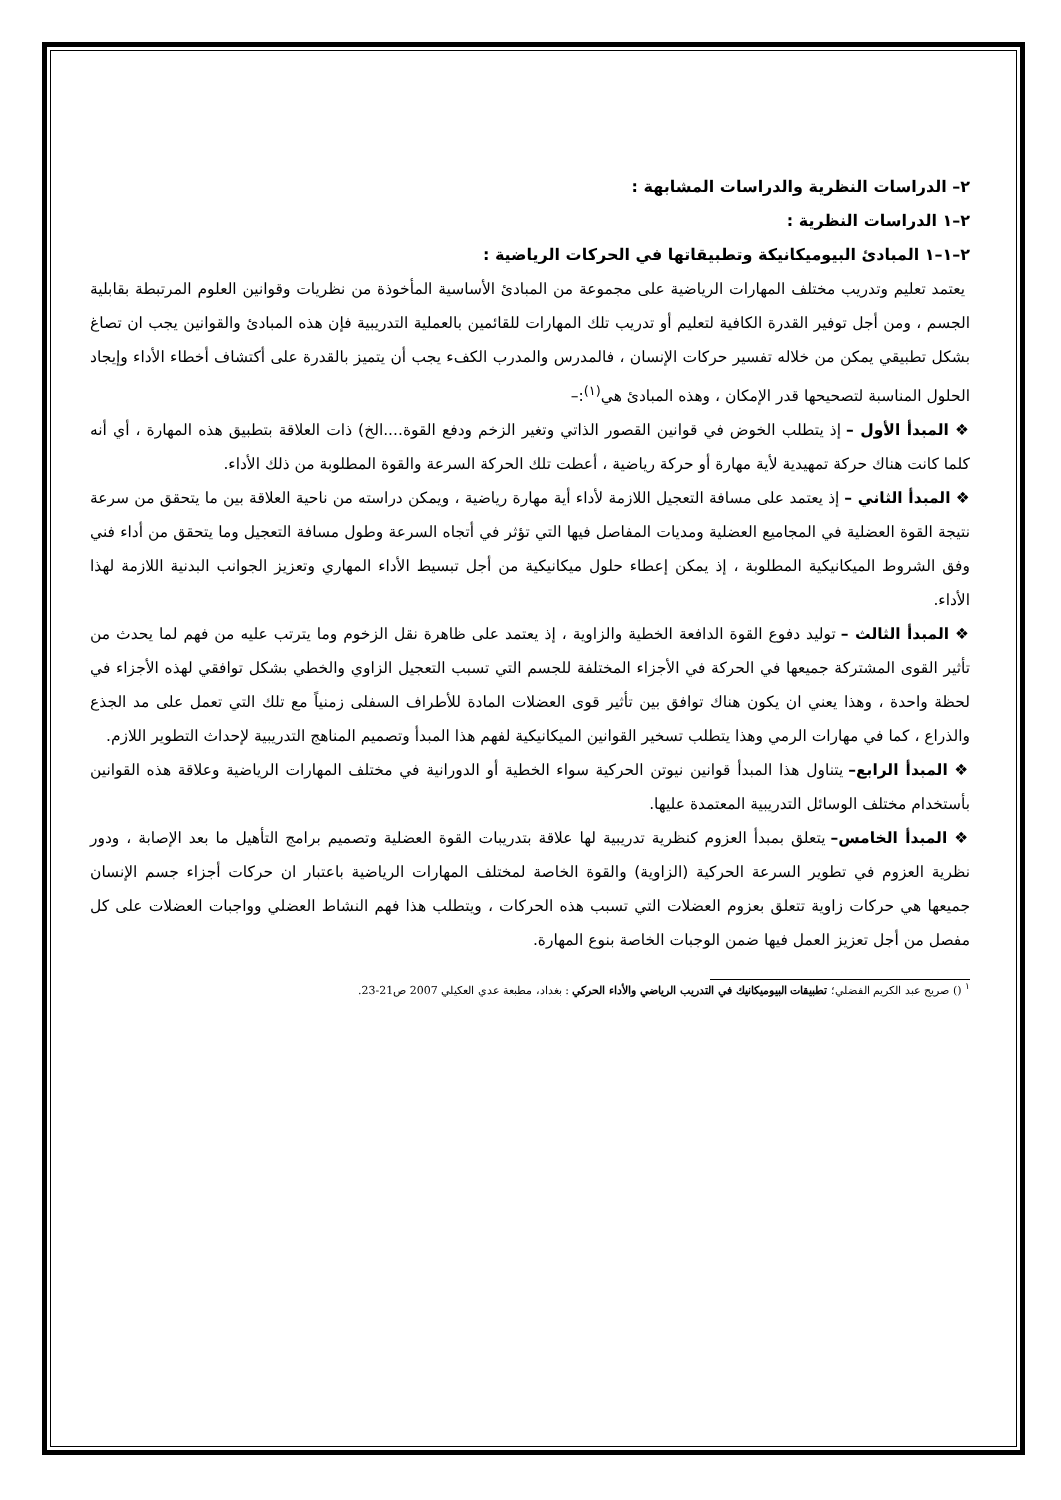٢– الدراسات النظرية والدراسات المشابهة :
٢–١ الدراسات النظرية :
٢–١–١ المبادئ البيوميكانيكة وتطبيقاتها في الحركات الرياضية :
يعتمد تعليم وتدريب مختلف المهارات الرياضية على مجموعة من المبادئ الأساسية المأخوذة من نظريات وقوانين العلوم المرتبطة بقابلية الجسم ، ومن أجل توفير القدرة الكافية لتعليم أو تدريب تلك المهارات للقائمين بالعملية التدريبية فإن هذه المبادئ والقوانين يجب ان تصاغ بشكل تطبيقي يمكن من خلاله تفسير حركات الإنسان ، فالمدرس والمدرب الكفء يجب أن يتميز بالقدرة على أكتشاف أخطاء الأداء وإيجاد الحلول المناسبة لتصحيحها قدر الإمكان ، وهذه المبادئ هي<sup>(١)</sup>:–
❖ المبدأ الأول – إذ يتطلب الخوض في قوانين القصور الذاتي وتغير الزخم ودفع القوة....الخ) ذات العلاقة بتطبيق هذه المهارة ، أي أنه كلما كانت هناك حركة تمهيدية لأية مهارة أو حركة رياضية ، أعطت تلك الحركة السرعة والقوة المطلوبة من ذلك الأداء.
❖ المبدأ الثاني – إذ يعتمد على مسافة التعجيل اللازمة لأداء أية مهارة رياضية ، ويمكن دراسته من ناحية العلاقة بين ما يتحقق من سرعة نتيجة القوة العضلية في المجاميع العضلية ومديات المفاصل فيها التي تؤثر في أتجاه السرعة وطول مسافة التعجيل وما يتحقق من أداء فني وفق الشروط الميكانيكية المطلوبة ، إذ يمكن إعطاء حلول ميكانيكية من أجل تبسيط الأداء المهاري وتعزيز الجوانب البدنية اللازمة لهذا الأداء.
❖ المبدأ الثالث – توليد دفوع القوة الدافعة الخطية والزاوية ، إذ يعتمد على ظاهرة نقل الزخوم وما يترتب عليه من فهم لما يحدث من تأثير القوى المشتركة جميعها في الحركة في الأجزاء المختلفة للجسم التي تسبب التعجيل الزاوي والخطي بشكل توافقي لهذه الأجزاء في لحظة واحدة ، وهذا يعني ان يكون هناك توافق بين تأثير قوى العضلات المادة للأطراف السفلى زمنياً مع تلك التي تعمل على مد الجذع والذراع ، كما في مهارات الرمي وهذا يتطلب تسخير القوانين الميكانيكية لفهم هذا المبدأ وتصميم المناهج التدريبية لإحداث التطوير اللازم.
❖ المبدأ الرابع– يتناول هذا المبدأ قوانين نيوتن الحركية سواء الخطية أو الدورانية في مختلف المهارات الرياضية وعلاقة هذه القوانين بأستخدام مختلف الوسائل التدريبية المعتمدة عليها.
❖ المبدأ الخامس– يتعلق بمبدأ العزوم كنظرية تدريبية لها علاقة بتدريبات القوة العضلية وتصميم برامج التأهيل ما بعد الإصابة ، ودور نظرية العزوم في تطوير السرعة الحركية (الزاوية) والقوة الخاصة لمختلف المهارات الرياضية باعتبار ان حركات أجزاء جسم الإنسان جميعها هي حركات زاوية تتعلق بعزوم العضلات التي تسبب هذه الحركات ، ويتطلب هذا فهم النشاط العضلي وواجبات العضلات على كل مفصل من أجل تعزيز العمل فيها ضمن الوجبات الخاصة بنوع المهارة.
<sup>١</sup> () صريح عبد الكريم الفضلي؛ تطبيقات البيوميكانيك في التدريب الرياضي والأداء الحركي : بغداد، مطبعة عدي العكيلي 2007 ص21-23.